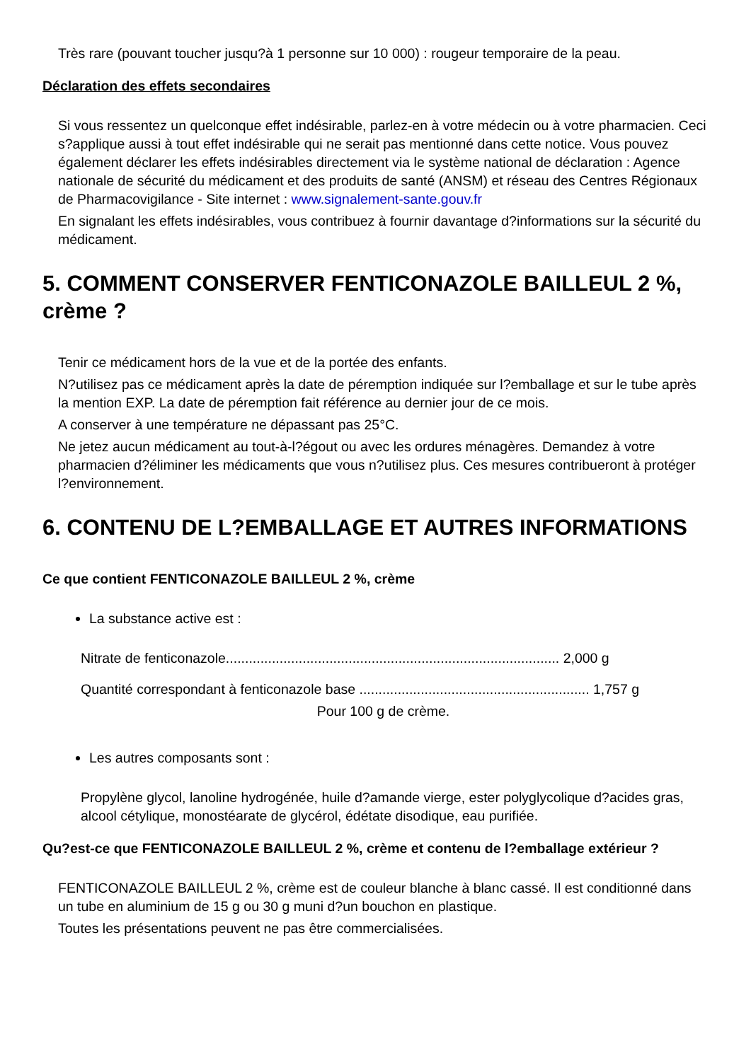Très rare (pouvant toucher jusqu?à 1 personne sur 10 000) : rougeur temporaire de la peau.
Déclaration des effets secondaires
Si vous ressentez un quelconque effet indésirable, parlez-en à votre médecin ou à votre pharmacien. Ceci s?applique aussi à tout effet indésirable qui ne serait pas mentionné dans cette notice. Vous pouvez également déclarer les effets indésirables directement via le système national de déclaration : Agence nationale de sécurité du médicament et des produits de santé (ANSM) et réseau des Centres Régionaux de Pharmacovigilance - Site internet : www.signalement-sante.gouv.fr
En signalant les effets indésirables, vous contribuez à fournir davantage d?informations sur la sécurité du médicament.
5. COMMENT CONSERVER FENTICONAZOLE BAILLEUL 2 %, crème ?
Tenir ce médicament hors de la vue et de la portée des enfants.
N?utilisez pas ce médicament après la date de péremption indiquée sur l?emballage et sur le tube après la mention EXP. La date de péremption fait référence au dernier jour de ce mois.
A conserver à une température ne dépassant pas 25°C.
Ne jetez aucun médicament au tout-à-l?égout ou avec les ordures ménagères. Demandez à votre pharmacien d?éliminer les médicaments que vous n?utilisez plus. Ces mesures contribueront à protéger l?environnement.
6. CONTENU DE L?EMBALLAGE ET AUTRES INFORMATIONS
Ce que contient FENTICONAZOLE BAILLEUL 2 %, crème
La substance active est :
Nitrate de fenticonazole....................................................................................... 2,000 g
Quantité correspondant à fenticonazole base ............................................................ 1,757 g
Pour 100 g de crème.
Les autres composants sont :
Propylène glycol, lanoline hydrogénée, huile d?amande vierge, ester polyglycolique d?acides gras, alcool cétylique, monostéarate de glycérol, édétate disodique, eau purifiée.
Qu?est-ce que FENTICONAZOLE BAILLEUL 2 %, crème et contenu de l?emballage extérieur ?
FENTICONAZOLE BAILLEUL 2 %, crème est de couleur blanche à blanc cassé. Il est conditionné dans un tube en aluminium de 15 g ou 30 g muni d?un bouchon en plastique.
Toutes les présentations peuvent ne pas être commercialisées.